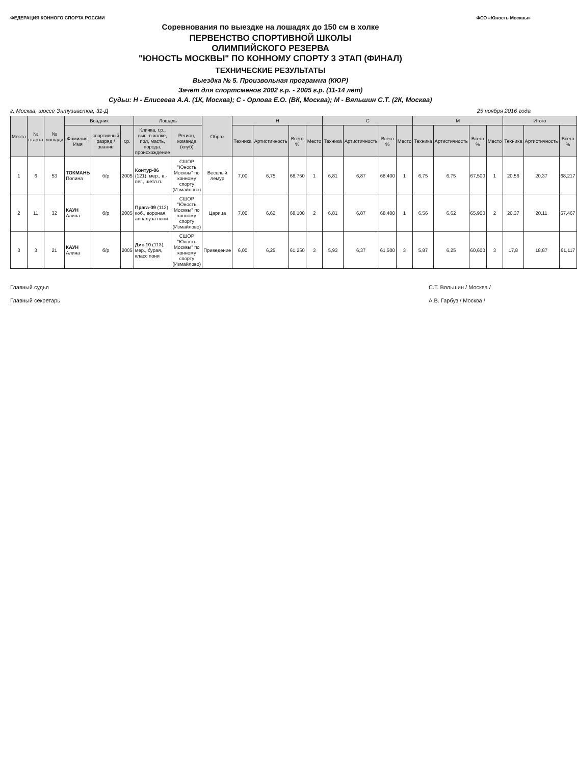ФЕДЕРАЦИЯ КОННОГО СПОРТА РОССИИ
ФСО «Юность Москвы»
Соревнования по выездке на лошадях до 150 см в холке
ПЕРВЕНСТВО СПОРТИВНОЙ ШКОЛЫ
ОЛИМПИЙСКОГО РЕЗЕРВА
"ЮНОСТЬ МОСКВЫ" ПО КОННОМУ СПОРТУ 3 ЭТАП (ФИНАЛ)
ТЕХНИЧЕСКИЕ РЕЗУЛЬТАТЫ
Выездка № 5. Произвольная программа (КЮР)
Зачет для спортсменов 2002 г.р. - 2005 г.р. (11-14 лет)
Судьи: Н - Елисеева А.А. (1К, Москва); С - Орлова Е.О. (ВК, Москва); М - Вяльшин С.Т. (2К, Москва)
г. Москва, шоссе Энтузиастов, 31-Д 25 ноября 2016 года
| Место | № старта | № лошади | Всадник | | | Лошадь | | Образ | Н | | | | С | | | | М | | | | Итого | | |
| --- | --- | --- | --- | --- | --- | --- | --- | --- | --- | --- | --- | --- | --- | --- | --- | --- | --- | --- | --- | --- | --- | --- | --- |
| | | | Фамилия, Имя | спортивный разряд / звание | г.р. | Кличка, г.р., выс. в холке, пол, масть, порода, происхождение | Регион, команда (клуб) | | Техника | Артистичность | Всего % | Место | Техника | Артистичность | Всего % | Место | Техника | Артистичность | Всего % | Место | Техника | Артистичность | Всего % |
| 1 | 6 | 53 | ТОКМАНЬ Полина | б/р | 2005 | Контур-06 (121), мер., в.-пег., шетл.п. | СШОР "Юность Москвы" по конному спорту (Измайлово) | Веселый лемур | 7,00 | 6,75 | 68,750 | 1 | 6,81 | 6,87 | 68,400 | 1 | 6,75 | 6,75 | 67,500 | 1 | 20,56 | 20,37 | 68,217 |
| 2 | 11 | 32 | КАУН Алина | б/р | 2005 | Прага-09 (112) коб., вороная, аппалуза пони | СШОР "Юность Москвы" по конному спорту (Измайлово) | Царица | 7,00 | 6,62 | 68,100 | 2 | 6,81 | 6,87 | 68,400 | 1 | 6,56 | 6,62 | 65,900 | 2 | 20,37 | 20,11 | 67,467 |
| 3 | 3 | 21 | КАУН Алина | б/р | 2005 | Дик-10 (113), мер., бурая, класс пони | СШОР "Юность Москвы" по конному спорту (Измайлово) | Приведение | 6,00 | 6,25 | 61,250 | 3 | 5,93 | 6,37 | 61,500 | 3 | 5,87 | 6,25 | 60,600 | 3 | 17,8 | 18,87 | 61,117 |
Главный судья С.Т. Вяльшин / Москва / Главный секретарь А.В. Гарбуз / Москва /